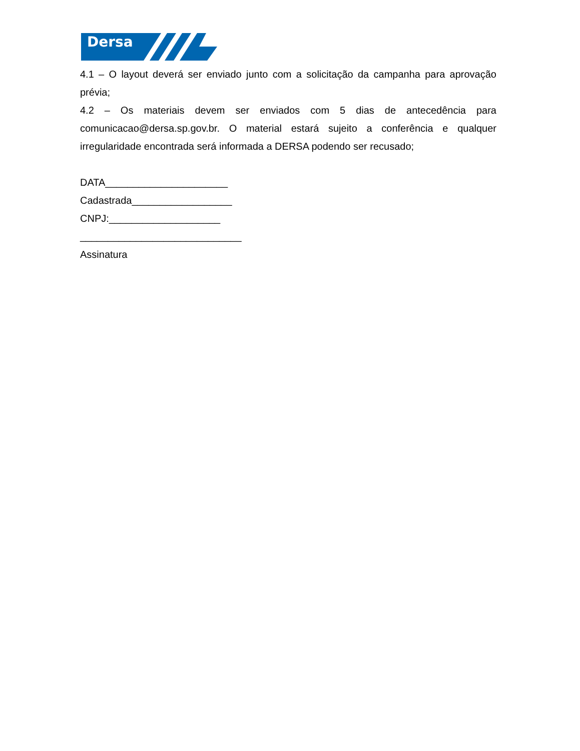Dersa
4.1 – O layout deverá ser enviado junto com a solicitação da campanha para aprovação prévia;
4.2 – Os materiais devem ser enviados com 5 dias de antecedência para comunicacao@dersa.sp.gov.br. O material estará sujeito a conferência e qualquer irregularidade encontrada será informada a DERSA podendo ser recusado;
DATA______________________
Cadastrada__________________
CNPJ:____________________
_____________________________
Assinatura